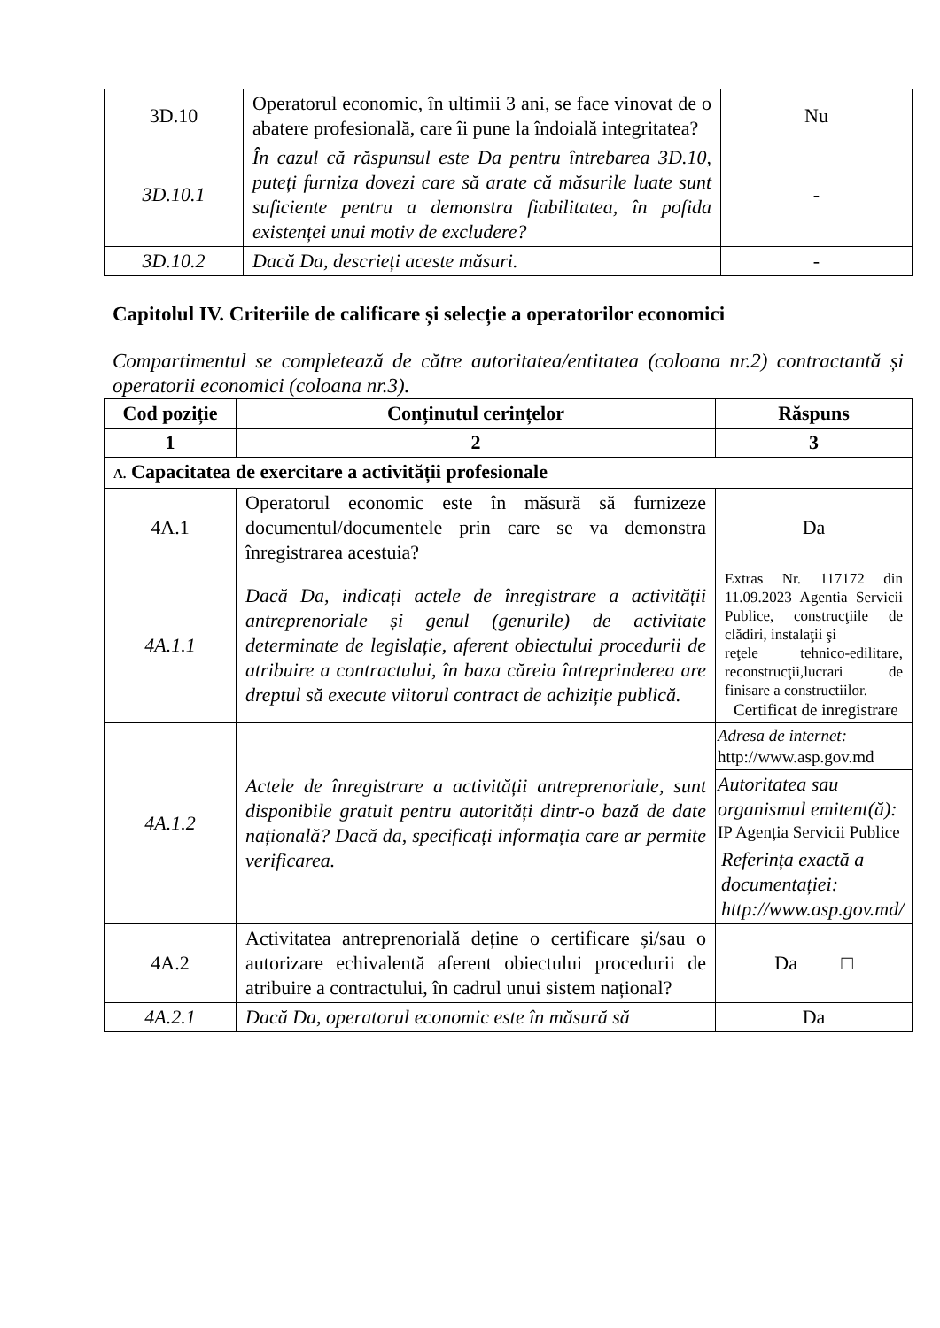| 3D.10 | Operatorul economic, în ultimii 3 ani, se face vinovat de o abatere profesională, care îi pune la îndoială integritatea? | Nu |
| 3D.10.1 | În cazul că răspunsul este Da pentru întrebarea 3D.10, puteți furniza dovezi care să arate că măsurile luate sunt suficiente pentru a demonstra fiabilitatea, în pofida existenței unui motiv de excludere? | - |
| 3D.10.2 | Dacă Da, descrieți aceste măsuri. | - |
Capitolul IV. Criteriile de calificare și selecție a operatorilor economici
Compartimentul se completează de către autoritatea/entitatea (coloana nr.2) contractantă și operatorii economici (coloana nr.3).
| Cod poziție | Conținutul cerințelor | Răspuns |
| --- | --- | --- |
| 1 | 2 | 3 |
| A. Capacitatea de exercitare a activității profesionale | | |
| 4A.1 | Operatorul economic este în măsură să furnizeze documentul/documentele prin care se va demonstra înregistrarea acestuia? | Da |
| 4A.1.1 | Dacă Da, indicați actele de înregistrare a activității antreprenoriale și genul (genurile) de activitate determinate de legislație, aferent obiectului procedurii de atribuire a contractului, în baza căreia întreprinderea are dreptul să execute viitorul contract de achiziție publică. | Extras Nr. 117172 din 11.09.2023 Agentia Servicii Publice, construcţiile de clădiri, instalaţii şi reţele tehnico-edilitare, reconstrucţii,lucrari de finisare a constructiilor. Certificat de inregistrare |
| 4A.1.2 | Actele de înregistrare a activității antreprenoriale, sunt disponibile gratuit pentru autorități dintr-o bază de date națională? Dacă da, specificați informația care ar permite verificarea. | Adresa de internet: http://www.asp.gov.md Autoritatea sau organismul emitent(ă): IP Agenția Servicii Publice Referința exactă a documentației: http://www.asp.gov.md/ |
| 4A.2 | Activitatea antreprenorială deține o certificare și/sau o autorizare echivalentă aferent obiectului procedurii de atribuire a contractului, în cadrul unui sistem național? | Da □ |
| 4A.2.1 | Dacă Da, operatorul economic este în măsură să | Da |